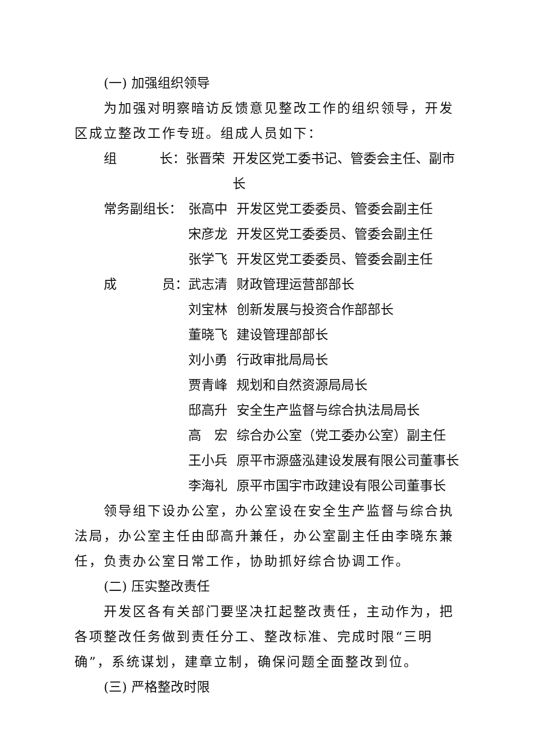(一) 加强组织领导
为加强对明察暗访反馈意见整改工作的组织领导，开发区成立整改工作专班。组成人员如下：
组 长： 张晋荣 开发区党工委书记、管委会主任、副市长
常务副组长： 张高中 开发区党工委委员、管委会副主任
宋彦龙 开发区党工委委员、管委会副主任
张学飞 开发区党工委委员、管委会副主任
成 员： 武志清 财政管理运营部部长
刘宝林 创新发展与投资合作部部长
董晓飞 建设管理部部长
刘小勇 行政审批局局长
贾青峰 规划和自然资源局局长
邸高升 安全生产监督与综合执法局局长
高　宏 综合办公室（党工委办公室）副主任
王小兵 原平市源盛泓建设发展有限公司董事长
李海礼 原平市国宇市政建设有限公司董事长
领导组下设办公室，办公室设在安全生产监督与综合执法局，办公室主任由邸高升兼任，办公室副主任由李晓东兼任，负责办公室日常工作，协助抓好综合协调工作。
(二) 压实整改责任
开发区各有关部门要坚决扛起整改责任，主动作为，把各项整改任务做到责任分工、整改标准、完成时限“三明确”，系统谋划，建章立制，确保问题全面整改到位。
(三) 严格整改时限